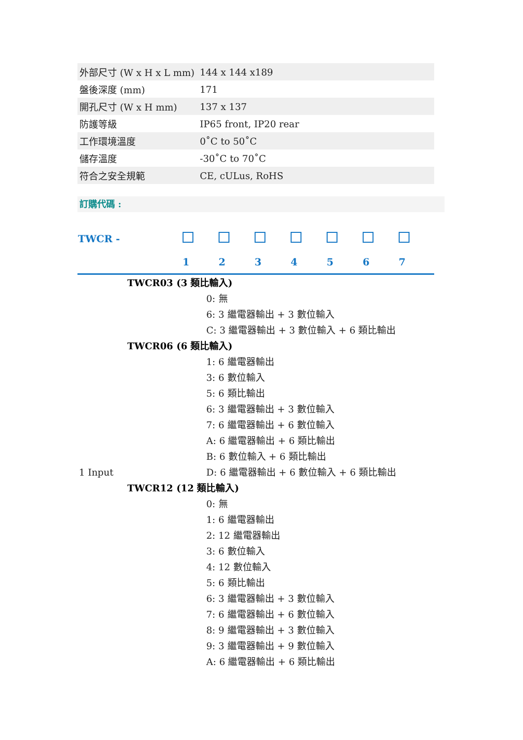| 外部尺寸 (W x H x L mm) | 144 x 144 x189 |
| 盤後深度 (mm) | 171 |
| 開孔尺寸 (W x H mm) | 137 x 137 |
| 防護等級 | IP65 front, IP20 rear |
| 工作環境溫度 | 0˚C to 50˚C |
| 儲存溫度 | -30˚C to 70˚C |
| 符合之安全規範 | CE, cULus, RoHS |
訂購代碼 :
| TWCR - | | | | | | | |
| | 1 | 2 | 3 | 4 | 5 | 6 | 7 |
TWCR03 (3 類比輸入)
0: 無
6: 3 繼電器輸出 + 3 數位輸入
C: 3 繼電器輸出 + 3 數位輸入 + 6 類比輸出
TWCR06 (6 類比輸入)
1: 6 繼電器輸出
3: 6 數位輸入
5: 6 類比輸出
6: 3 繼電器輸出 + 3 數位輸入
7: 6 繼電器輸出 + 6 數位輸入
A: 6 繼電器輸出 + 6 類比輸出
B: 6 數位輸入 + 6 類比輸出
1 Input D: 6 繼電器輸出 + 6 數位輸入 + 6 類比輸出
TWCR12 (12 類比輸入)
0: 無
1: 6 繼電器輸出
2: 12 繼電器輸出
3: 6 數位輸入
4: 12 數位輸入
5: 6 類比輸出
6: 3 繼電器輸出 + 3 數位輸入
7: 6 繼電器輸出 + 6 數位輸入
8: 9 繼電器輸出 + 3 數位輸入
9: 3 繼電器輸出 + 9 數位輸入
A: 6 繼電器輸出 + 6 類比輸出